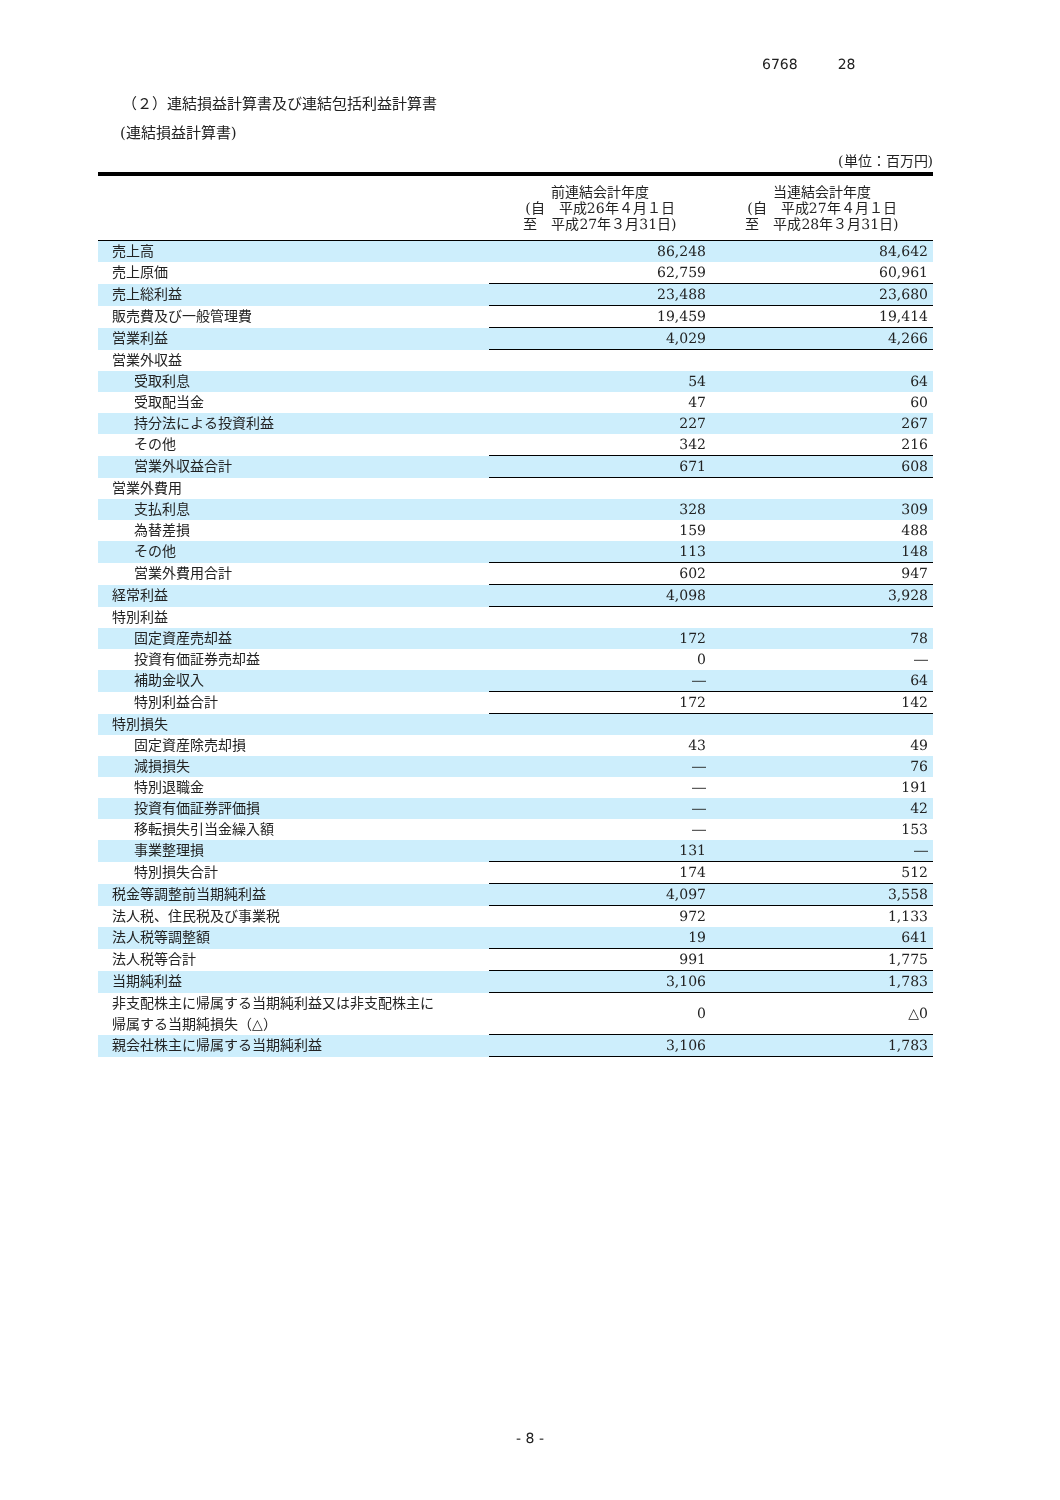6768 28
（２）連結損益計算書及び連結包括利益計算書
(連結損益計算書)
(単位：百万円)
| | 前連結会計年度 (自 平成26年４月１日 至 平成27年３月31日) | 当連結会計年度 (自 平成27年４月１日 至 平成28年３月31日) |
| --- | --- | --- |
| 売上高 | 86,248 | 84,642 |
| 売上原価 | 62,759 | 60,961 |
| 売上総利益 | 23,488 | 23,680 |
| 販売費及び一般管理費 | 19,459 | 19,414 |
| 営業利益 | 4,029 | 4,266 |
| 営業外収益 | | |
| 受取利息 | 54 | 64 |
| 受取配当金 | 47 | 60 |
| 持分法による投資利益 | 227 | 267 |
| その他 | 342 | 216 |
| 営業外収益合計 | 671 | 608 |
| 営業外費用 | | |
| 支払利息 | 328 | 309 |
| 為替差損 | 159 | 488 |
| その他 | 113 | 148 |
| 営業外費用合計 | 602 | 947 |
| 経常利益 | 4,098 | 3,928 |
| 特別利益 | | |
| 固定資産売却益 | 172 | 78 |
| 投資有価証券売却益 | 0 | ― |
| 補助金収入 | ― | 64 |
| 特別利益合計 | 172 | 142 |
| 特別損失 | | |
| 固定資産除売却損 | 43 | 49 |
| 減損損失 | ― | 76 |
| 特別退職金 | ― | 191 |
| 投資有価証券評価損 | ― | 42 |
| 移転損失引当金繰入額 | ― | 153 |
| 事業整理損 | 131 | ― |
| 特別損失合計 | 174 | 512 |
| 税金等調整前当期純利益 | 4,097 | 3,558 |
| 法人税、住民税及び事業税 | 972 | 1,133 |
| 法人税等調整額 | 19 | 641 |
| 法人税等合計 | 991 | 1,775 |
| 当期純利益 | 3,106 | 1,783 |
| 非支配株主に帰属する当期純利益又は非支配株主に 帰属する当期純損失（△） | 0 | △0 |
| 親会社株主に帰属する当期純利益 | 3,106 | 1,783 |
- 8 -